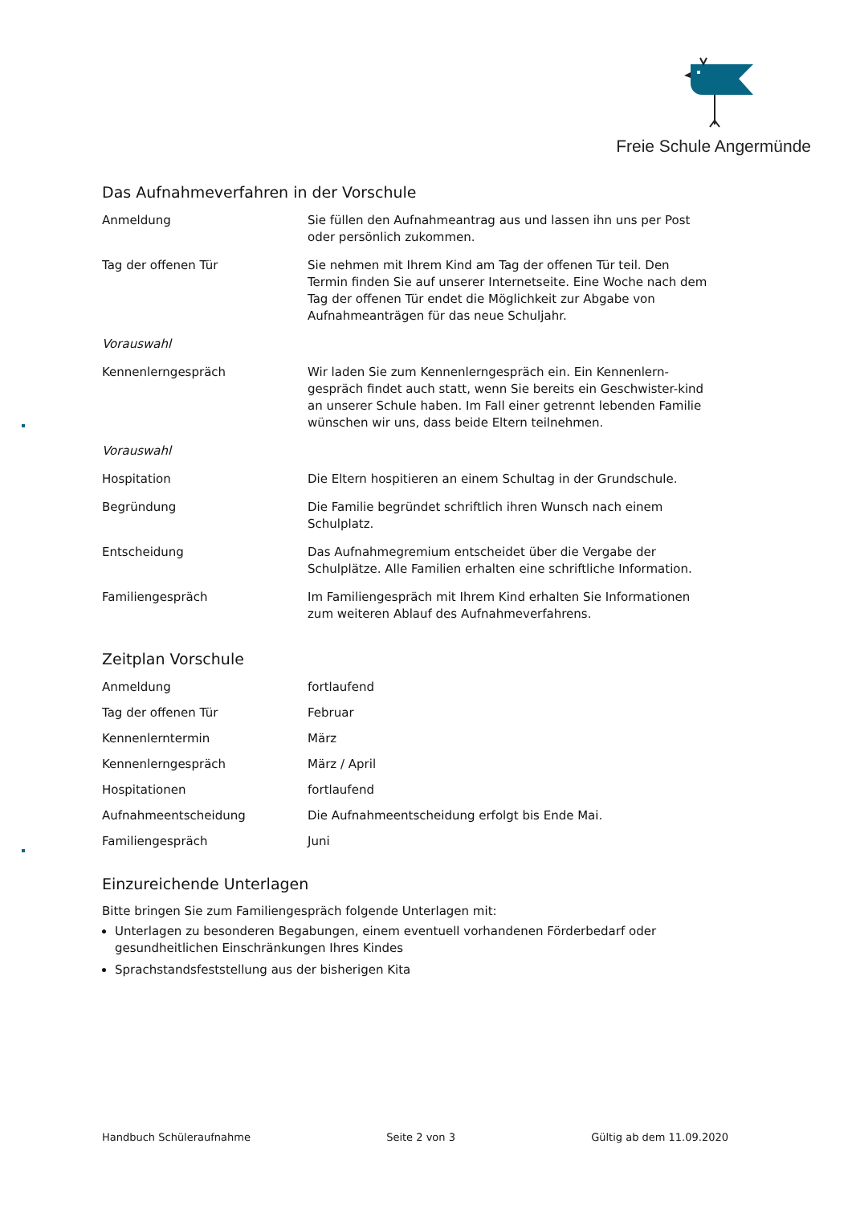Freie Schule Angermünde
Das Aufnahmeverfahren in der Vorschule
| Anmeldung | Sie füllen den Aufnahmeantrag aus und lassen ihn uns per Post oder persönlich zukommen. |
| Tag der offenen Tür | Sie nehmen mit Ihrem Kind am Tag der offenen Tür teil. Den Termin finden Sie auf unserer Internetseite. Eine Woche nach dem Tag der offenen Tür endet die Möglichkeit zur Abgabe von Aufnahmeanträgen für das neue Schuljahr. |
| Vorauswahl | |
| Kennenlerngespräch | Wir laden Sie zum Kennenlerngespräch ein. Ein Kennenlern-gespräch findet auch statt, wenn Sie bereits ein Geschwister-kind an unserer Schule haben. Im Fall einer getrennt lebenden Familie wünschen wir uns, dass beide Eltern teilnehmen. |
| Vorauswahl | |
| Hospitation | Die Eltern hospitieren an einem Schultag in der Grundschule. |
| Begründung | Die Familie begründet schriftlich ihren Wunsch nach einem Schulplatz. |
| Entscheidung | Das Aufnahmegremium entscheidet über die Vergabe der Schulplätze. Alle Familien erhalten eine schriftliche Information. |
| Familiengespräch | Im Familiengespräch mit Ihrem Kind erhalten Sie Informationen zum weiteren Ablauf des Aufnahmeverfahrens. |
Zeitplan Vorschule
| Anmeldung | fortlaufend |
| Tag der offenen Tür | Februar |
| Kennenlerntermin | März |
| Kennenlerngespräch | März / April |
| Hospitationen | fortlaufend |
| Aufnahmeentscheidung | Die Aufnahmeentscheidung erfolgt bis Ende Mai. |
| Familiengespräch | Juni |
Einzureichende Unterlagen
Bitte bringen Sie zum Familiengespräch folgende Unterlagen mit:
Unterlagen zu besonderen Begabungen, einem eventuell vorhandenen Förderbedarf oder gesundheitlichen Einschränkungen Ihres Kindes
Sprachstandsfeststellung aus der bisherigen Kita
Handbuch Schüleraufnahme Seite 2 von 3 Gültig ab dem 11.09.2020